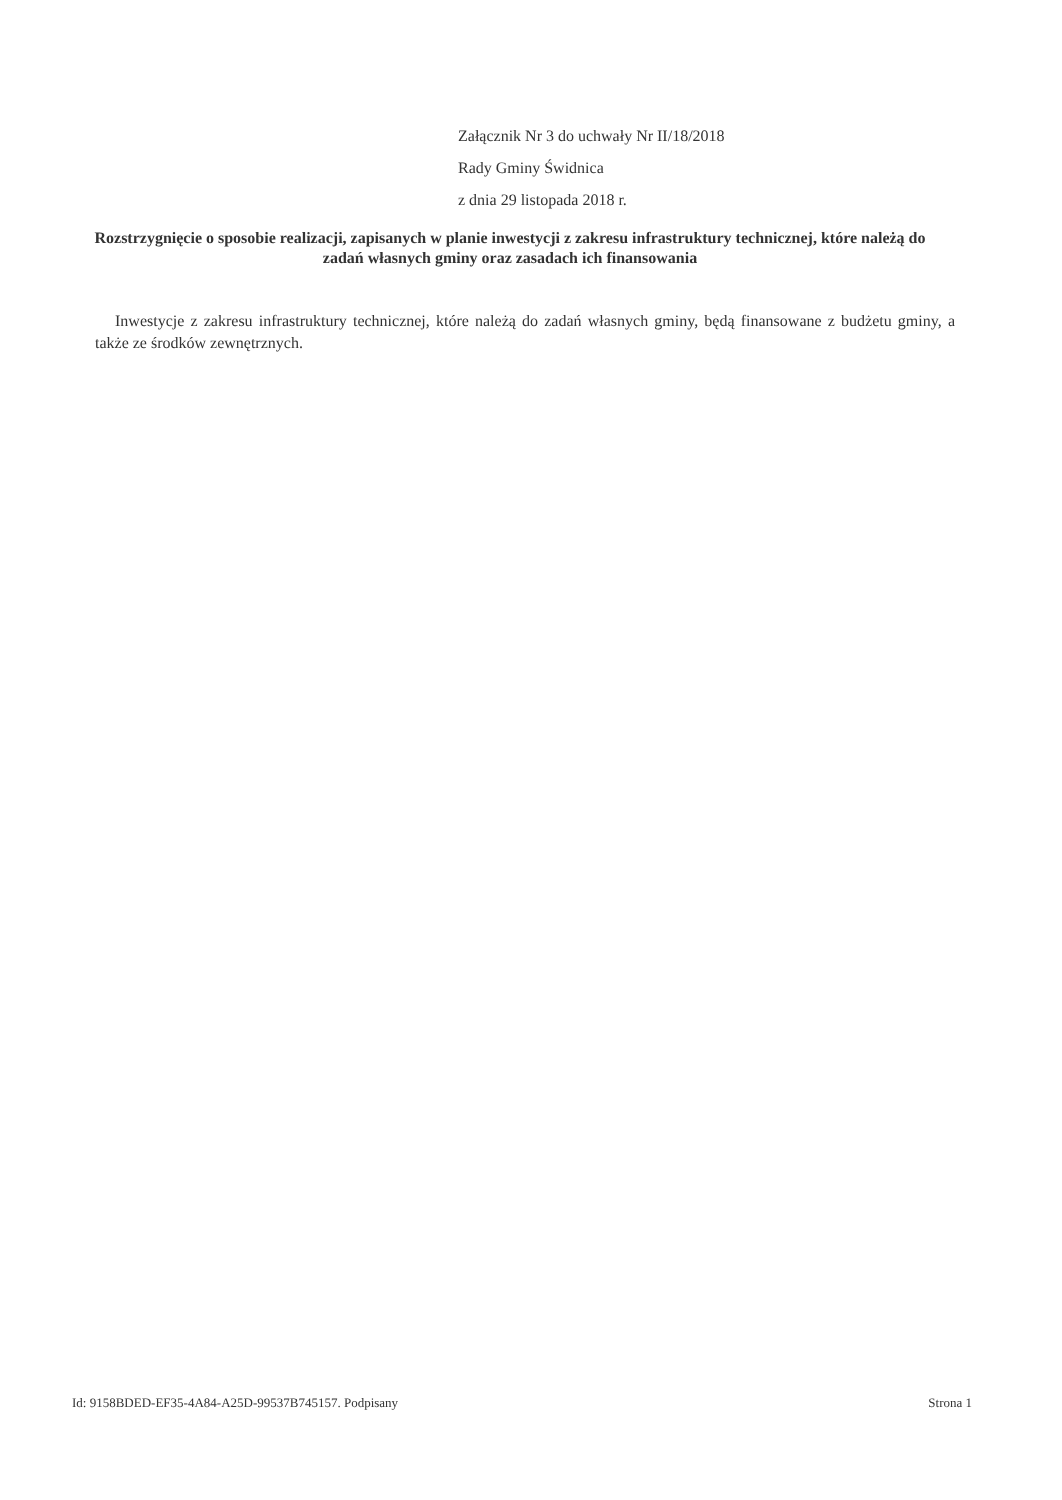Załącznik Nr 3 do uchwały Nr II/18/2018
Rady Gminy Świdnica
z dnia 29 listopada 2018 r.
Rozstrzygnięcie o sposobie realizacji, zapisanych w planie inwestycji z zakresu infrastruktury technicznej, które należą do zadań własnych gminy oraz zasadach ich finansowania
Inwestycje z zakresu infrastruktury technicznej, które należą do zadań własnych gminy, będą finansowane z budżetu gminy, a także ze środków zewnętrznych.
Id: 9158BDED-EF35-4A84-A25D-99537B745157. Podpisany Strona 1